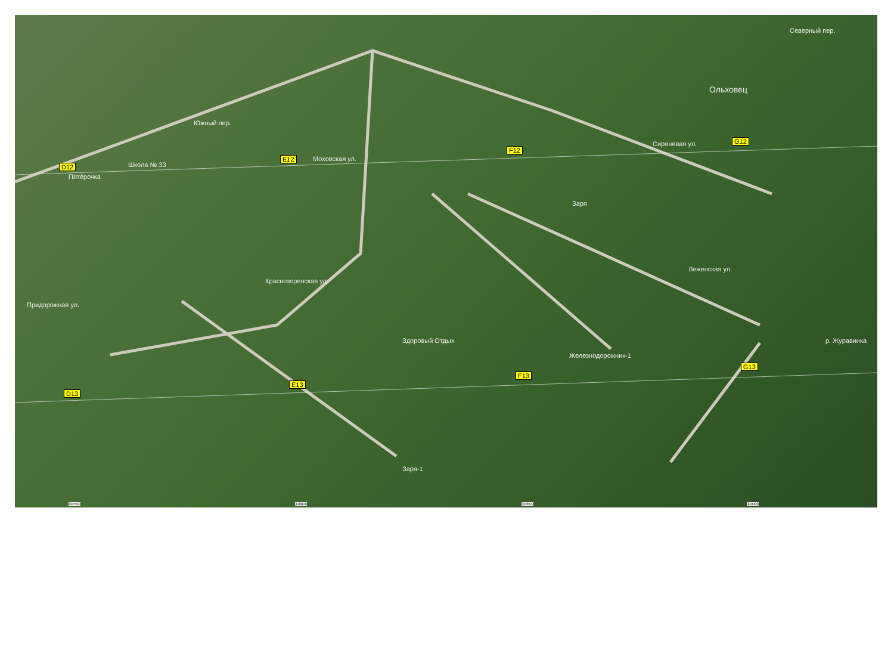D12
E12
F12
G12
D13
E13
F13
G13
Школа № 33
Пятёрочка
Ольховец
Заря
Здоровый Отдых
Железнодорожник-1
Заря-1
Южный пер.
Моховская ул.
Сиреневая ул.
Леженская ул.
Северный пер.
Краснозоренская ул.
Придорожная ул.
р. Журавинка
307500 308000 308500 309000